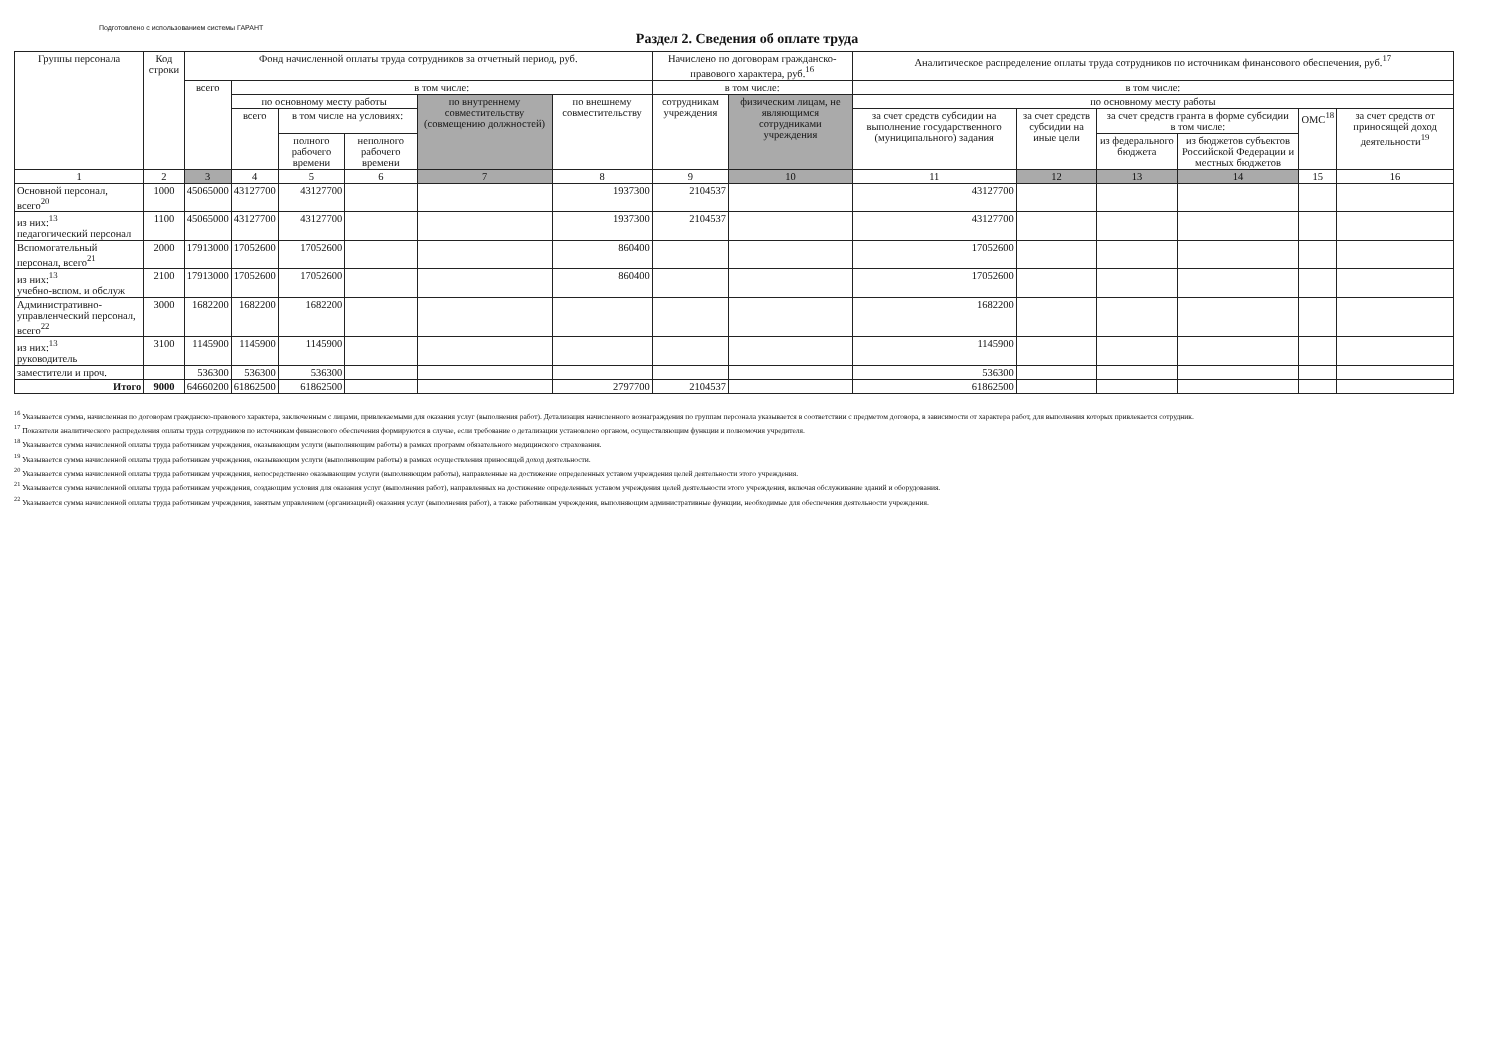Подготовлено с использованием системы ГАРАНТ
Раздел 2. Сведения об оплате труда
| Группы персонала | Код строки | Фонд начисленной оплаты труда сотрудников за отчетный период, руб. | | | | | | Начислено по договорам гражданско-правового характера, руб.<sup>16</sup> | | Аналитическое распределение оплаты труда сотрудников по источникам финансового обеспечения, руб.<sup>17</sup> | | | | | |
| --- | --- | --- | --- | --- | --- | --- | --- | --- | --- | --- | --- | --- | --- | --- | --- |
| | | всего | в том числе: | | | | | в том числе: | | в том числе: | | | | | |
| | | | по основному месту работы | | | по внутреннему совместительству (совмещению должностей) | по внешнему совместительству | сотрудникам учреждения | физическим лицам, не являющимся сотрудниками учреждения | по основному месту работы | | | | | |
| | | | всего | в том числе на условиях: | | | | | | за счет средств субсидии на выполнение государственного (муниципального) задания | за счет средств субсидии на иные цели | за счет средств гранта в форме субсидии в том числе: | | ОМС<sup>18</sup> | за счет средств от приносящей доход деятельности<sup>19</sup> |
| | | | | полного рабочего времени | неполного рабочего времени | | | | | | | из федерального бюджета | из бюджетов субъектов Российской Федерации и местных бюджетов | | |
| 1 | 2 | 3 | 4 | 5 | 6 | 7 | 8 | 9 | 10 | 11 | 12 | 13 | 14 | 15 | 16 |
| Основной персонал, всего<sup>20</sup> | 1000 | 45065000 | 43127700 | 43127700 | | | 1937300 | 2104537 | | 43127700 | | | | | |
| из них:<sup>13</sup> педагогический персонал | 1100 | 45065000 | 43127700 | 43127700 | | | 1937300 | 2104537 | | 43127700 | | | | | |
| Вспомогательный персонал, всего<sup>21</sup> | 2000 | 17913000 | 17052600 | 17052600 | | | 860400 | | | 17052600 | | | | | |
| из них:<sup>13</sup> учебно-вспом. и обслуж | 2100 | 17913000 | 17052600 | 17052600 | | | 860400 | | | 17052600 | | | | | |
| Административно-управленческий персонал, всего<sup>22</sup> | 3000 | 1682200 | 1682200 | 1682200 | | | | | | 1682200 | | | | | |
| из них:<sup>13</sup> руководитель | 3100 | 1145900 | 1145900 | 1145900 | | | | | | 1145900 | | | | | |
| заместители и проч. | | 536300 | 536300 | 536300 | | | | | | 536300 | | | | | |
| Итого | 9000 | 64660200 | 61862500 | 61862500 | | | 2797700 | 2104537 | | 61862500 | | | | | |
<sup>16</sup> Указывается сумма, начисленная по договорам гражданско-правового характера, заключенным с лицами, привлекаемыми для оказания услуг (выполнения работ). Детализация начисленного вознаграждения по группам персонала указывается в соответствии с предметом договора, в зависимости от характера работ, для выполнения которых привлекается сотрудник.
<sup>17</sup> Показатели аналитического распределения оплаты труда сотрудников по источникам финансового обеспечения формируются в случае, если требование о детализации установлено органом, осуществляющим функции и полномочия учредителя.
<sup>18</sup> Указывается сумма начисленной оплаты труда работникам учреждения, оказывающим услуги (выполняющим работы) в рамках программ обязательного медицинского страхования.
<sup>19</sup> Указывается сумма начисленной оплаты труда работникам учреждения, оказывающим услуги (выполняющим работы) в рамках осуществления приносящей доход деятельности.
<sup>20</sup> Указывается сумма начисленной оплаты труда работникам учреждения, непосредственно оказывающим услуги (выполняющим работы), направленные на достижение определенных уставом учреждения целей деятельности этого учреждения.
<sup>21</sup> Указывается сумма начисленной оплаты труда работникам учреждения, создающим условия для оказания услуг (выполнения работ), направленных на достижение определенных уставом учреждения целей деятельности этого учреждения, включая обслуживание зданий и оборудования.
<sup>22</sup> Указывается сумма начисленной оплаты труда работникам учреждения, занятым управлением (организацией) оказания услуг (выполнения работ), а также работникам учреждения, выполняющим административные функции, необходимые для обеспечения деятельности учреждения.